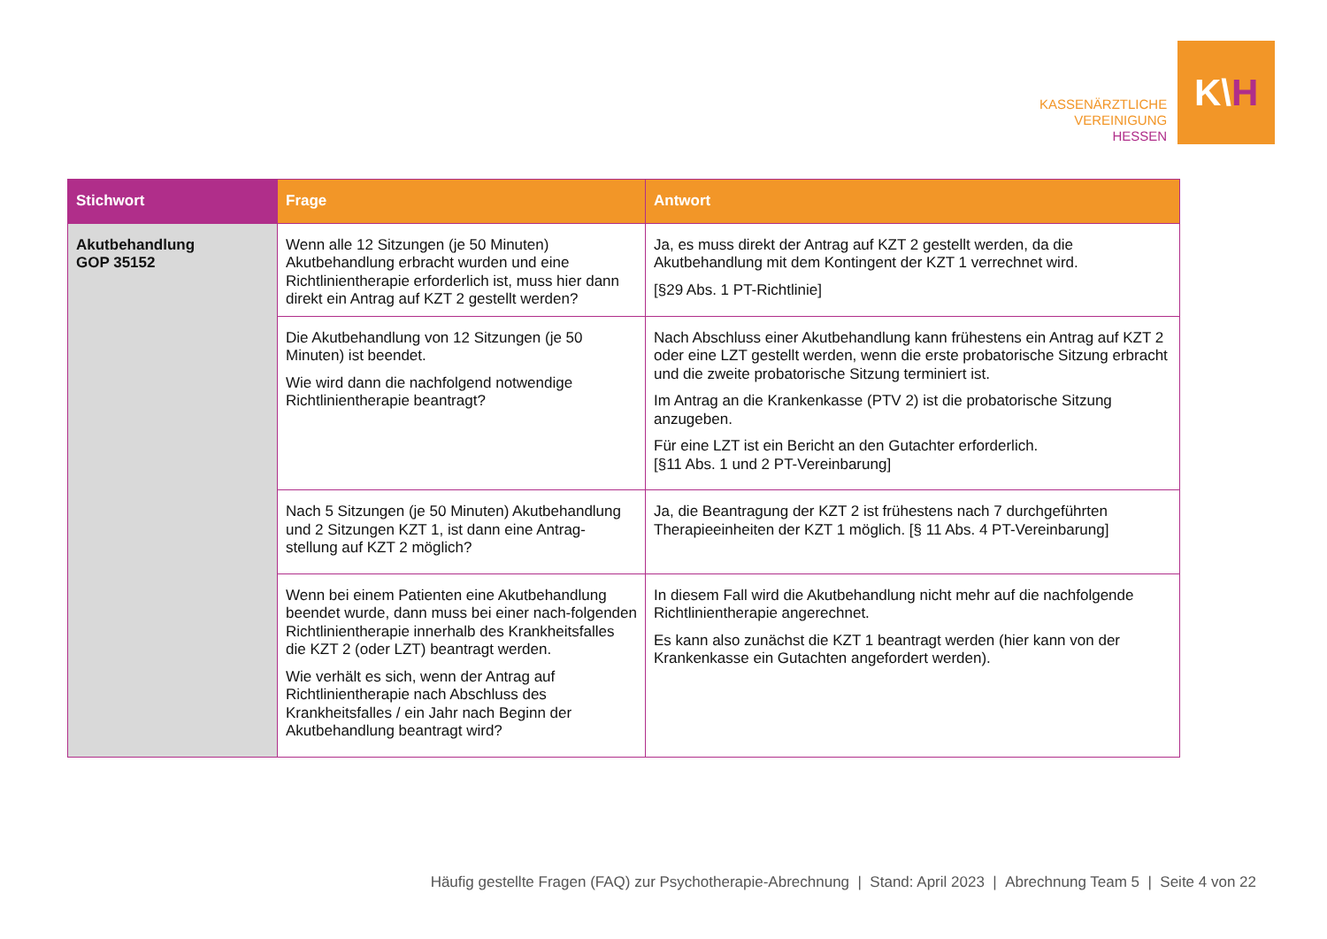KASSENÄRZTLICHE
VEREINIGUNG
HESSEN
K\ H
| Stichwort | Frage | Antwort |
| --- | --- | --- |
| Akutbehandlung GOP 35152 | Wenn alle 12 Sitzungen (je 50 Minuten) Akutbehandlung erbracht wurden und eine Richtlinientherapie erforderlich ist, muss hier dann direkt ein Antrag auf KZT 2 gestellt werden? | Ja, es muss direkt der Antrag auf KZT 2 gestellt werden, da die Akutbehandlung mit dem Kontingent der KZT 1 verrechnet wird. [§29 Abs. 1 PT-Richtlinie] |
| | Die Akutbehandlung von 12 Sitzungen (je 50 Minuten) ist beendet. Wie wird dann die nachfolgend notwendige Richtlinientherapie beantragt? | Nach Abschluss einer Akutbehandlung kann frühestens ein Antrag auf KZT 2 oder eine LZT gestellt werden, wenn die erste probatorische Sitzung erbracht und die zweite probatorische Sitzung terminiert ist. Im Antrag an die Krankenkasse (PTV 2) ist die probatorische Sitzung anzugeben. Für eine LZT ist ein Bericht an den Gutachter erforderlich. [§11 Abs. 1 und 2 PT-Vereinbarung] |
| | Nach 5 Sitzungen (je 50 Minuten) Akutbehandlung und 2 Sitzungen KZT 1, ist dann eine Antrag-stellung auf KZT 2 möglich? | Ja, die Beantragung der KZT 2 ist frühestens nach 7 durchgeführten Therapieeinheiten der KZT 1 möglich. [§ 11 Abs. 4 PT-Vereinbarung] |
| | Wenn bei einem Patienten eine Akutbehandlung beendet wurde, dann muss bei einer nach-folgenden Richtlinientherapie innerhalb des Krankheitsfalles die KZT 2 (oder LZT) beantragt werden. Wie verhält es sich, wenn der Antrag auf Richtlinientherapie nach Abschluss des Krankheitsfalles / ein Jahr nach Beginn der Akutbehandlung beantragt wird? | In diesem Fall wird die Akutbehandlung nicht mehr auf die nachfolgende Richtlinientherapie angerechnet. Es kann also zunächst die KZT 1 beantragt werden (hier kann von der Krankenkasse ein Gutachten angefordert werden). |
Häufig gestellte Fragen (FAQ) zur Psychotherapie-Abrechnung | Stand: April 2023 | Abrechnung Team 5 | Seite 4 von 22